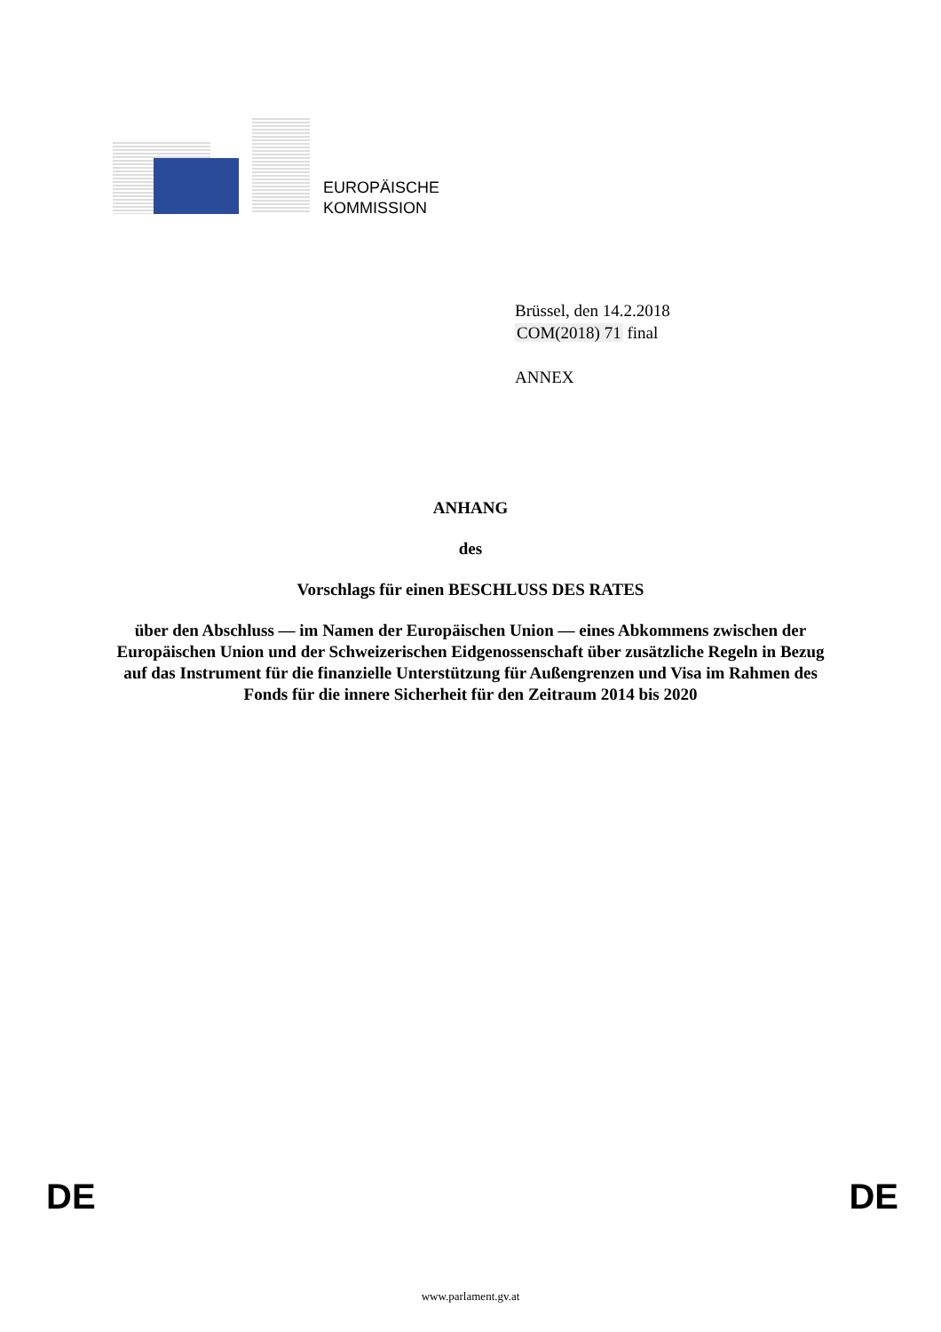EUROPÄISCHE
KOMMISSION
Brüssel, den 14.2.2018
COM(2018) 71 final
ANNEX
ANHANG
des
Vorschlags für einen BESCHLUSS DES RATES
über den Abschluss — im Namen der Europäischen Union — eines Abkommens zwischen der Europäischen Union und der Schweizerischen Eidgenossenschaft über zusätzliche Regeln in Bezug auf das Instrument für die finanzielle Unterstützung für Außengrenzen und Visa im Rahmen des Fonds für die innere Sicherheit für den Zeitraum 2014 bis 2020
DE DE
www.parlament.gv.at